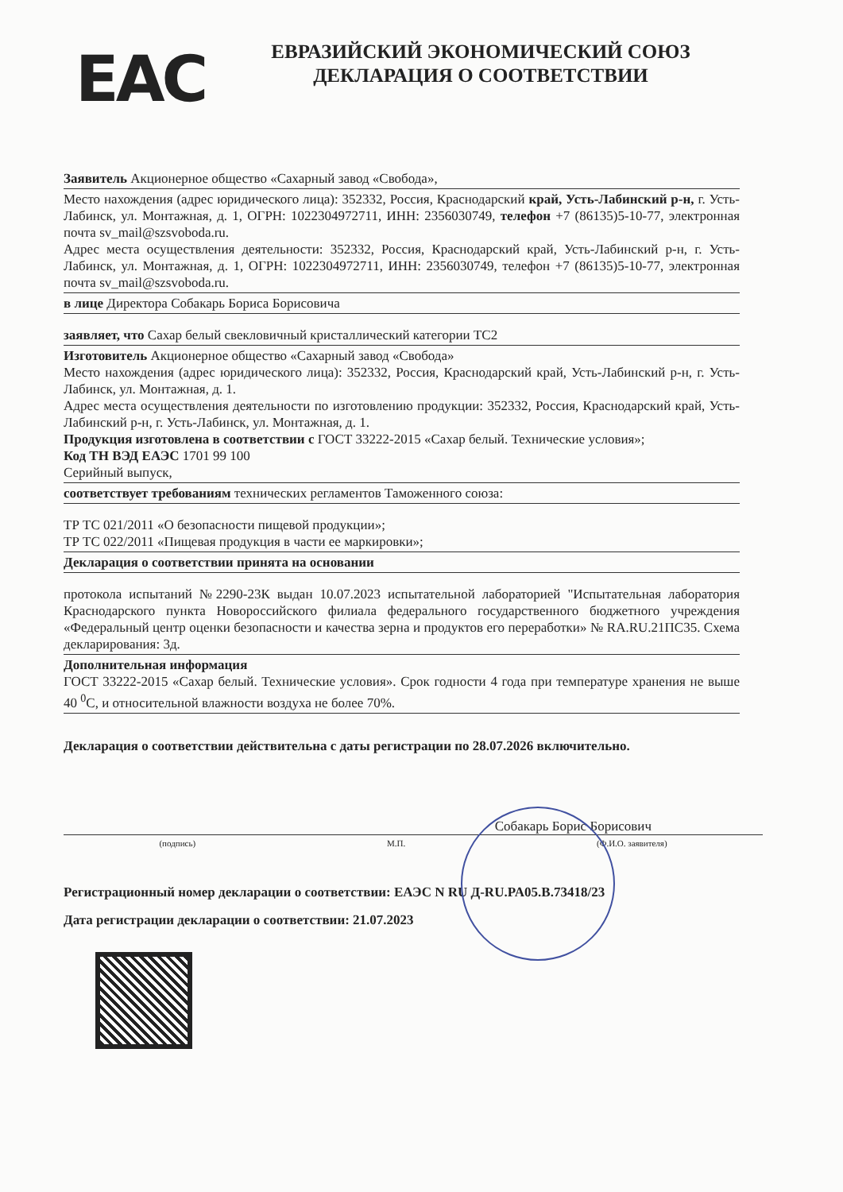EAC
ЕВРАЗИЙСКИЙ ЭКОНОМИЧЕСКИЙ СОЮЗ
ДЕКЛАРАЦИЯ О СООТВЕТСТВИИ
Заявитель Акционерное общество «Сахарный завод «Свобода»,
Место нахождения (адрес юридического лица): 352332, Россия, Краснодарский край, Усть-Лабинский р-н, г. Усть-Лабинск, ул. Монтажная, д. 1, ОГРН: 1022304972711, ИНН: 2356030749, телефон +7 (86135)5-10-77, электронная почта sv_mail@szsvoboda.ru.
Адрес места осуществления деятельности: 352332, Россия, Краснодарский край, Усть-Лабинский р-н, г. Усть-Лабинск, ул. Монтажная, д. 1, ОГРН: 1022304972711, ИНН: 2356030749, телефон +7 (86135)5-10-77, электронная почта sv_mail@szsvoboda.ru.
в лице Директора Собакарь Бориса Борисовича
заявляет, что Сахар белый свекловичный кристаллический категории ТС2
Изготовитель Акционерное общество «Сахарный завод «Свобода»
Место нахождения (адрес юридического лица): 352332, Россия, Краснодарский край, Усть-Лабинский р-н, г. Усть-Лабинск, ул. Монтажная, д. 1.
Адрес места осуществления деятельности по изготовлению продукции: 352332, Россия, Краснодарский край, Усть-Лабинский р-н, г. Усть-Лабинск, ул. Монтажная, д. 1.
Продукция изготовлена в соответствии с ГОСТ 33222-2015 «Сахар белый. Технические условия»;
Код ТН ВЭД ЕАЭС 1701 99 100
Серийный выпуск,
соответствует требованиям технических регламентов Таможенного союза:
ТР ТС 021/2011 «О безопасности пищевой продукции»;
ТР ТС 022/2011 «Пищевая продукция в части ее маркировки»;
Декларация о соответствии принята на основании
протокола испытаний №2290-23К выдан 10.07.2023 испытательной лабораторией "Испытательная лаборатория Краснодарского пункта Новороссийского филиала федерального государственного бюджетного учреждения «Федеральный центр оценки безопасности и качества зерна и продуктов его переработки» № RA.RU.21ПС35. Схема декларирования: 3д.
Дополнительная информация
ГОСТ 33222-2015 «Сахар белый. Технические условия». Срок годности 4 года при температуре хранения не выше 40 <sup>0</sup>С, и относительной влажности воздуха не более 70%.
Декларация о соответствии действительна с даты регистрации по 28.07.2026 включительно.
Собакарь Борис Борисович
(подпись) М.П. (Ф.И.О. заявителя)
Регистрационный номер декларации о соответствии: ЕАЭС N RU Д-RU.PA05.B.73418/23
Дата регистрации декларации о соответствии: 21.07.2023